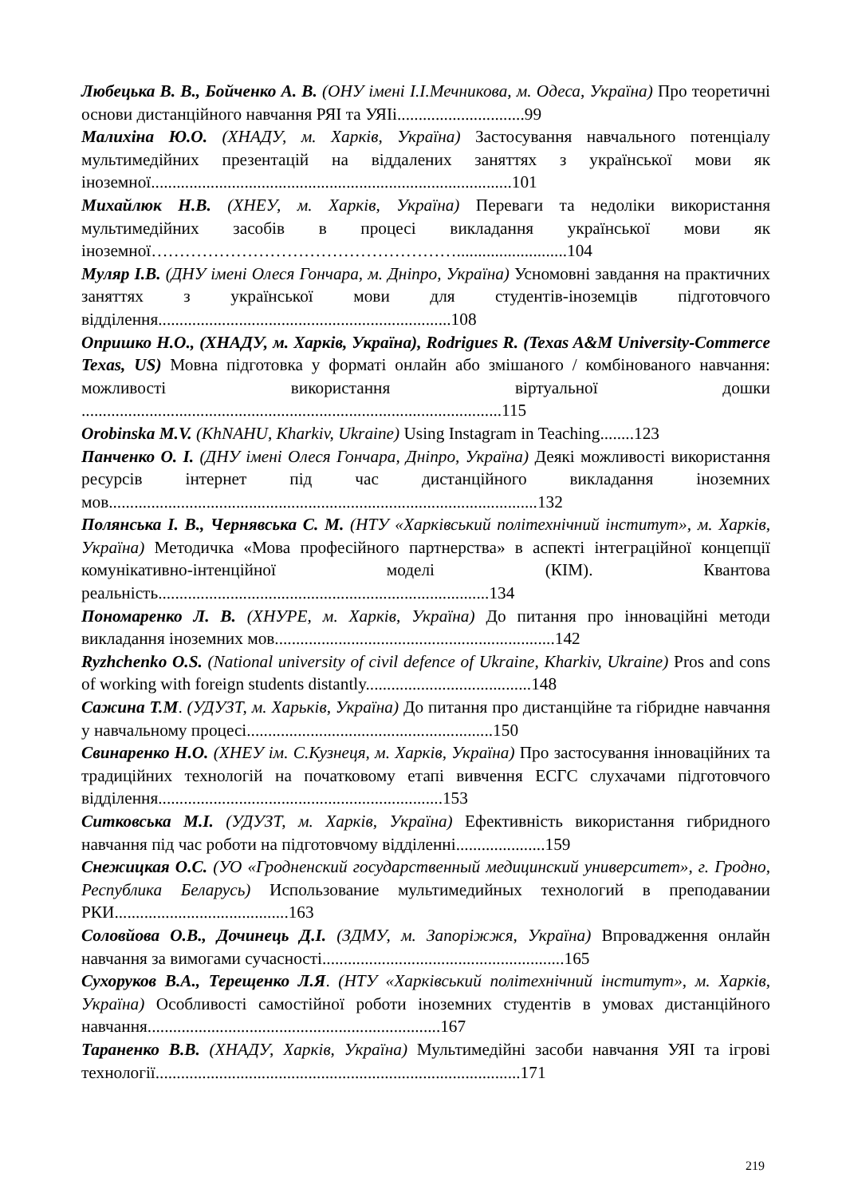Любецька В. В., Бойченко А. В. (ОНУ імені І.І.Мечникова, м. Одеса, Україна) Про теоретичні основи дистанційного навчання РЯІ та УЯІі..............................99
Малихіна Ю.О. (ХНАДУ, м. Харків, Україна) Застосування навчального потенціалу мультимедійних презентацій на віддалених заняттях з української мови як іноземної.....................................................................................101
Михайлюк Н.В. (ХНЕУ, м. Харків, Україна) Переваги та недоліки використання мультимедійних засобів в процесі викладання української мови як іноземної………………………………………………..........................104
Муляр І.В. (ДНУ імені Олеся Гончара, м. Дніпро, Україна) Усномовні завдання на практичних заняттях з української мови для студентів-іноземців підготовчого відділення.....................................................................108
Опришко Н.О., (ХНАДУ, м. Харків, Україна), Rodrigues R. (Texas A&M University-Commerce Texas, US) Мовна підготовка у форматі онлайн або змішаного / комбінованого навчання: можливості використання віртуальної дошки ...................................................................................................115
Orobinska M.V. (KhNAHU, Kharkiv, Ukraine) Using Instagram in Teaching........123
Панченко О. І. (ДНУ імені Олеся Гончара, Дніпро, Україна) Деякі можливості використання ресурсів інтернет під час дистанційного викладання іноземних мов.....................................................................................................132
Полянська І. В., Чернявська С. М. (НТУ «Харківський політехнічний інститут», м. Харків, Україна) Методичка «Мова професійного партнерства» в аспекті інтеграційної концепції комунікативно-інтенційної моделі (КІМ). Квантова реальність..............................................................................134
Пономаренко Л. В. (ХНУРЕ, м. Харків, Україна) До питання про інноваційні методи викладання іноземних мов..................................................................142
Ryzhchenko O.S. (National university of civil defence of Ukraine, Kharkiv, Ukraine) Pros and cons of working with foreign students distantly.......................................148
Сажина Т.М. (УДУЗТ, м. Харьків, Україна) До питання про дистанційне та гібридне навчання у навчальному процесі..........................................................150
Свинаренко Н.О. (ХНЕУ ім. С.Кузнеця, м. Харків, Україна) Про застосування інноваційних та традиційних технологій на початковому етапі вивчення ЕСГС слухачами підготовчого відділення...................................................................153
Ситковська М.І. (УДУЗТ, м. Харків, Україна) Ефективність використання гибридного навчання під час роботи на підготовчому відділенні.....................159
Снежицкая О.С. (УО «Гродненский государственный медицинский университет», г. Гродно, Республика Беларусь) Использование мультимедийных технологий в преподавании РКИ.........................................163
Соловйова О.В., Дочинець Д.І. (ЗДМУ, м. Запоріжжя, Україна) Впровадження онлайн навчання за вимогами сучасності.........................................................165
Сухоруков В.А., Терещенко Л.Я. (НТУ «Харківський політехнічний інститут», м. Харків, Україна) Особливості самостійної роботи іноземних студентів в умовах дистанційного навчання.....................................................................167
Тараненко В.В. (ХНАДУ, Харків, Україна) Мультимедійні засоби навчання УЯІ та ігрові технології......................................................................................171
219